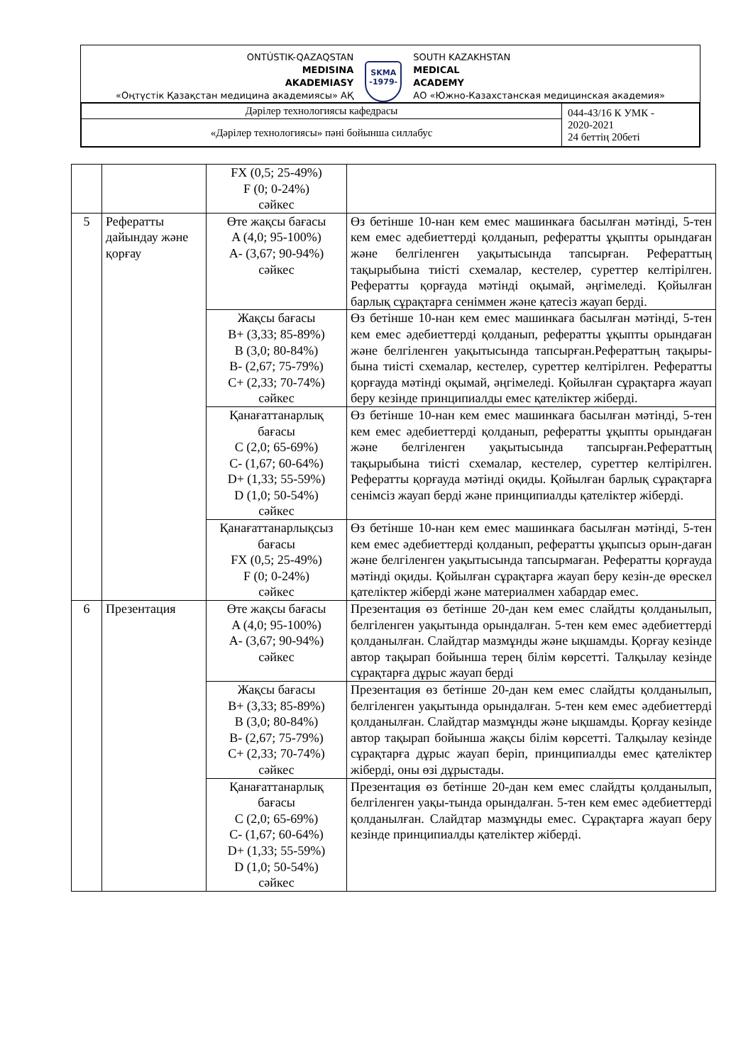ONTÚSTIK-QAZAQSTAN
MEDISINA
AKADEMIASY
«Оңтүстік Қазақстан медицина академиясы» АҚ
SKMA
-1979-
SOUTH KAZAKHSTAN
MEDICAL
ACADEMY
АО «Южно-Казахстанская медицинская академия»
| Дәрілер технологиясы кафедрасы | 044-43/16 К УМК - 2020-2021 24 беттің 20беті |
| «Дәрілер технологиясы» пәні бойынша силлабус | |
| | | FX (0,5; 25-49%) F (0; 0-24%) сәйкес | |
| 5 | Рефератты дайындау және қорғау | Өте жақсы бағасы A (4,0; 95-100%) A- (3,67; 90-94%) сәйкес | Өз бетінше 10-нан кем емес машинкаға басылған мәтінді, 5-тен кем емес әдебиеттерді қолданып, рефератты ұқыпты орындаған және белгіленген уақытысында тапсырған. Рефераттың тақырыбына тиісті схемалар, кестелер, суреттер келтірілген. Рефератты қорғауда мәтінді оқымай, әңгімеледі. Қойылған барлық сұрақтарға сеніммен және қатесіз жауап берді. |
| | | Жақсы бағасы B+ (3,33; 85-89%) B (3,0; 80-84%) B- (2,67; 75-79%) C+ (2,33; 70-74%) сәйкес | Өз бетінше 10-нан кем емес машинкаға басылған мәтінді, 5-тен кем емес әдебиеттерді қолданып, рефератты ұқыпты орындаған және белгіленген уақытысында тапсырған.Рефераттың тақыры-бына тиісті схемалар, кестелер, суреттер келтірілген. Рефератты қорғауда мәтінді оқымай, әңгімеледі. Қойылған сұрақтарға жауап беру кезінде принципиалды емес қателіктер жіберді. |
| | | Қанағаттанарлық бағасы C (2,0; 65-69%) C- (1,67; 60-64%) D+ (1,33; 55-59%) D (1,0; 50-54%) сәйкес | Өз бетінше 10-нан кем емес машинкаға басылған мәтінді, 5-тен кем емес әдебиеттерді қолданып, рефератты ұқыпты орындаған және белгіленген уақытысында тапсырған.Рефераттың тақырыбына тиісті схемалар, кестелер, суреттер келтірілген. Рефератты қорғауда мәтінді оқиды. Қойылған барлық сұрақтарға сенімсіз жауап берді және принципиалды қателіктер жіберді. |
| | | Қанағаттанарлықсыз бағасы FX (0,5; 25-49%) F (0; 0-24%) сәйкес | Өз бетінше 10-нан кем емес машинкаға басылған мәтінді, 5-тен кем емес әдебиеттерді қолданып, рефератты ұқыпсыз орын-даған және белгіленген уақытысында тапсырмаған. Рефератты қорғауда мәтінді оқиды. Қойылған сұрақтарға жауап беру кезін-де өрескел қателіктер жіберді және материалмен хабардар емес. |
| 6 | Презентация | Өте жақсы бағасы A (4,0; 95-100%) A- (3,67; 90-94%) сәйкес | Презентация өз бетінше 20-дан кем емес слайдты қолданылып, белгіленген уақытында орындалған. 5-тен кем емес әдебиеттерді қолданылған. Слайдтар мазмұнды және ықшамды. Қорғау кезінде автор тақырап бойынша терең білім көрсетті. Талқылау кезінде сұрақтарға дұрыс жауап берді |
| | | Жақсы бағасы B+ (3,33; 85-89%) B (3,0; 80-84%) B- (2,67; 75-79%) C+ (2,33; 70-74%) сәйкес | Презентация өз бетінше 20-дан кем емес слайдты қолданылып, белгіленген уақытында орындалған. 5-тен кем емес әдебиеттерді қолданылған. Слайдтар мазмұнды және ықшамды. Қорғау кезінде автор тақырап бойынша жақсы білім көрсетті. Талқылау кезінде сұрақтарға дұрыс жауап беріп, принципиалды емес қателіктер жіберді, оны өзі дұрыстады. |
| | | Қанағаттанарлық бағасы C (2,0; 65-69%) C- (1,67; 60-64%) D+ (1,33; 55-59%) D (1,0; 50-54%) сәйкес | Презентация өз бетінше 20-дан кем емес слайдты қолданылып, белгіленген уақы-тында орындалған. 5-тен кем емес әдебиеттерді қолданылған. Слайдтар мазмұнды емес. Сұрақтарға жауап беру кезінде принципиалды қателіктер жіберді. |